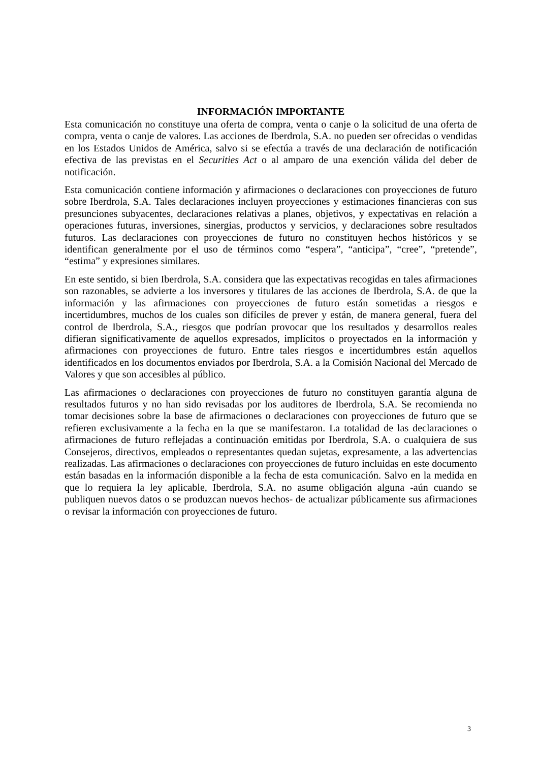INFORMACIÓN IMPORTANTE
Esta comunicación no constituye una oferta de compra, venta o canje o la solicitud de una oferta de compra, venta o canje de valores. Las acciones de Iberdrola, S.A. no pueden ser ofrecidas o vendidas en los Estados Unidos de América, salvo si se efectúa a través de una declaración de notificación efectiva de las previstas en el Securities Act o al amparo de una exención válida del deber de notificación.
Esta comunicación contiene información y afirmaciones o declaraciones con proyecciones de futuro sobre Iberdrola, S.A. Tales declaraciones incluyen proyecciones y estimaciones financieras con sus presunciones subyacentes, declaraciones relativas a planes, objetivos, y expectativas en relación a operaciones futuras, inversiones, sinergias, productos y servicios, y declaraciones sobre resultados futuros. Las declaraciones con proyecciones de futuro no constituyen hechos históricos y se identifican generalmente por el uso de términos como “espera”, “anticipa”, “cree”, “pretende”, “estima” y expresiones similares.
En este sentido, si bien Iberdrola, S.A. considera que las expectativas recogidas en tales afirmaciones son razonables, se advierte a los inversores y titulares de las acciones de Iberdrola, S.A. de que la información y las afirmaciones con proyecciones de futuro están sometidas a riesgos e incertidumbres, muchos de los cuales son difíciles de prever y están, de manera general, fuera del control de Iberdrola, S.A., riesgos que podrían provocar que los resultados y desarrollos reales difieran significativamente de aquellos expresados, implícitos o proyectados en la información y afirmaciones con proyecciones de futuro. Entre tales riesgos e incertidumbres están aquellos identificados en los documentos enviados por Iberdrola, S.A. a la Comisión Nacional del Mercado de Valores y que son accesibles al público.
Las afirmaciones o declaraciones con proyecciones de futuro no constituyen garantía alguna de resultados futuros y no han sido revisadas por los auditores de Iberdrola, S.A. Se recomienda no tomar decisiones sobre la base de afirmaciones o declaraciones con proyecciones de futuro que se refieren exclusivamente a la fecha en la que se manifestaron. La totalidad de las declaraciones o afirmaciones de futuro reflejadas a continuación emitidas por Iberdrola, S.A. o cualquiera de sus Consejeros, directivos, empleados o representantes quedan sujetas, expresamente, a las advertencias realizadas. Las afirmaciones o declaraciones con proyecciones de futuro incluidas en este documento están basadas en la información disponible a la fecha de esta comunicación. Salvo en la medida en que lo requiera la ley aplicable, Iberdrola, S.A. no asume obligación alguna -aún cuando se publiquen nuevos datos o se produzcan nuevos hechos- de actualizar públicamente sus afirmaciones o revisar la información con proyecciones de futuro.
3